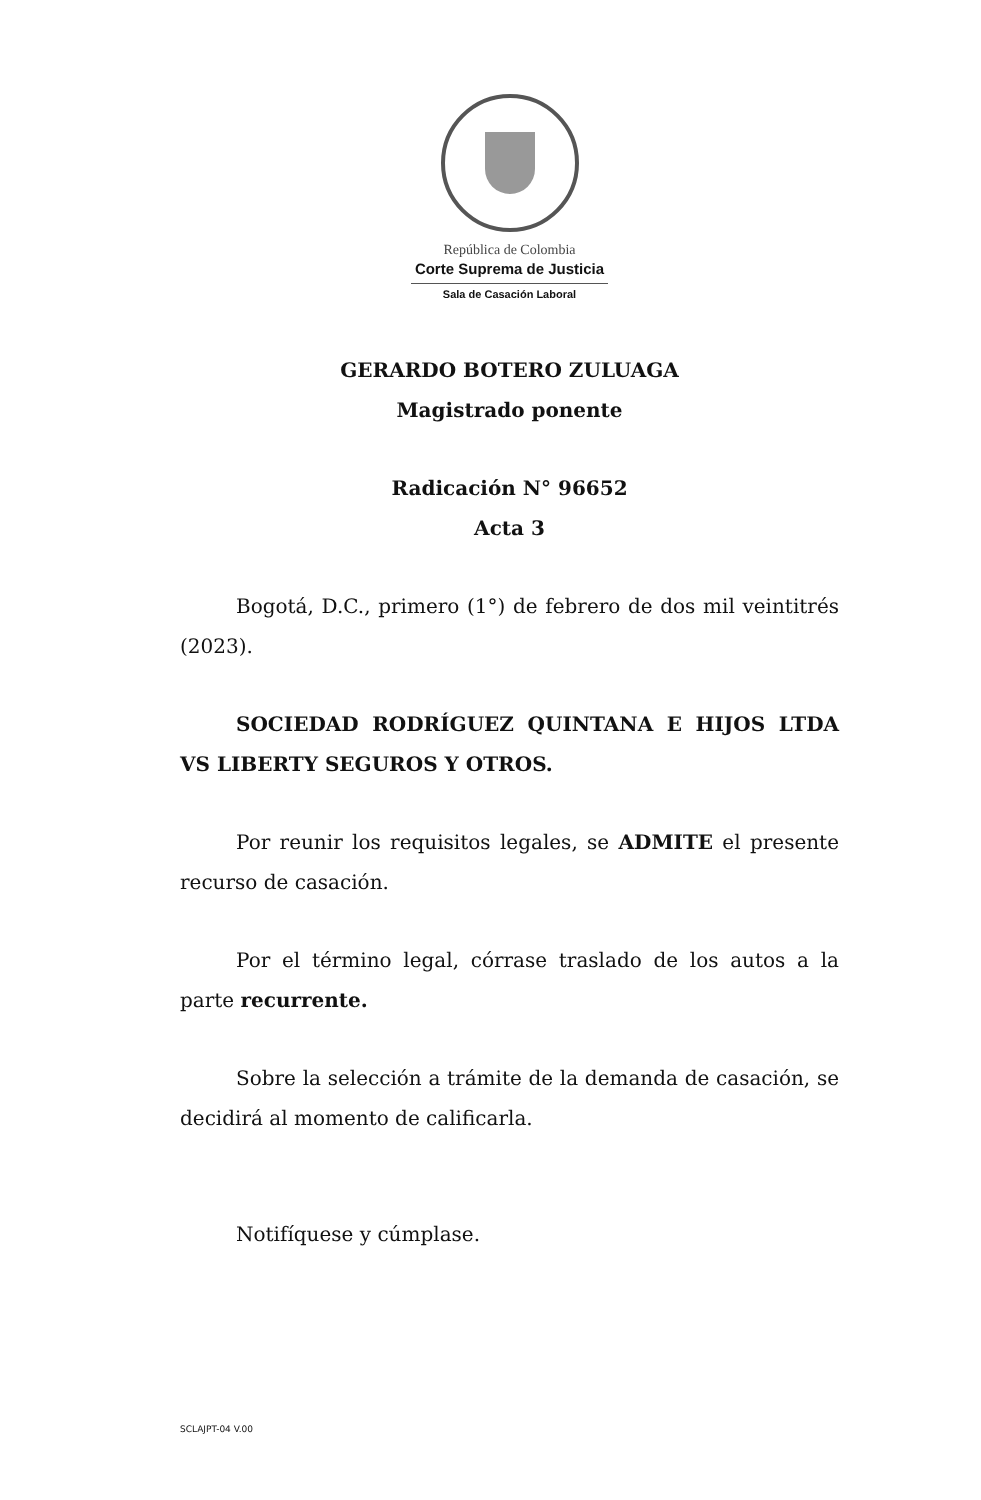República de Colombia
Corte Suprema de Justicia
Sala de Casación Laboral
GERARDO BOTERO ZULUAGA
Magistrado ponente
Radicación N° 96652
Acta 3
Bogotá, D.C., primero (1°) de febrero de dos mil veintitrés (2023).
SOCIEDAD RODRÍGUEZ QUINTANA E HIJOS LTDA VS LIBERTY SEGUROS Y OTROS.
Por reunir los requisitos legales, se ADMITE el presente recurso de casación.
Por el término legal, córrase traslado de los autos a la parte recurrente.
Sobre la selección a trámite de la demanda de casación, se decidirá al momento de calificarla.
Notifíquese y cúmplase.
SCLAJPT-04 V.00